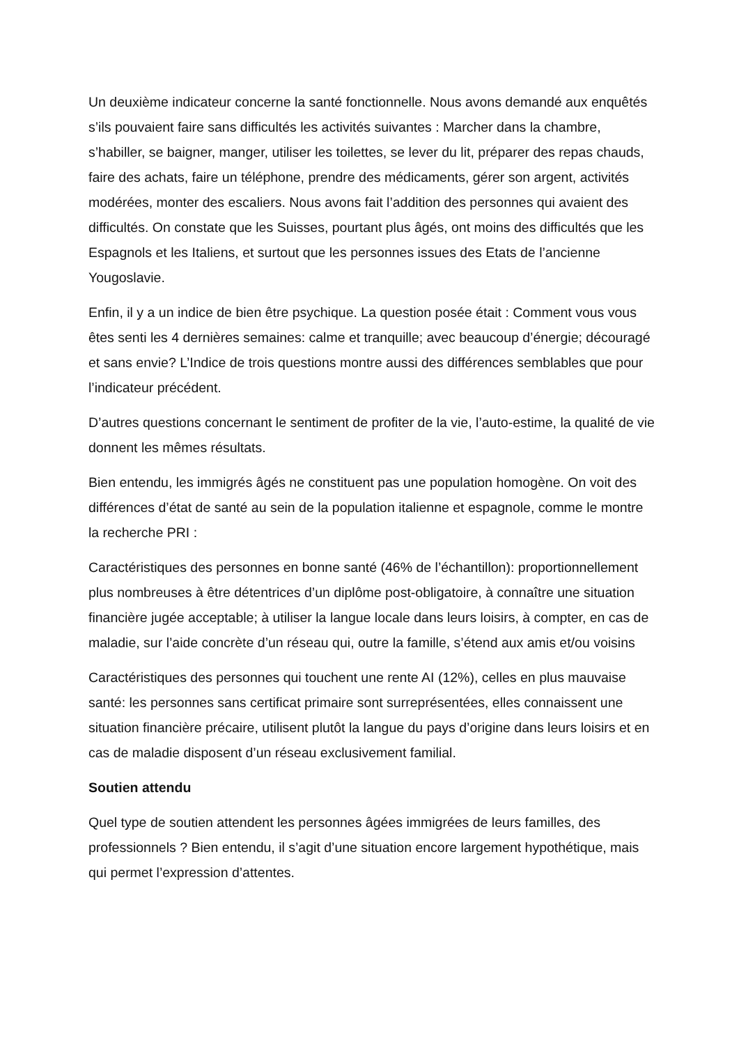Un deuxième indicateur concerne la santé fonctionnelle. Nous avons demandé aux enquêtés s’ils pouvaient faire sans difficultés les activités suivantes : Marcher dans la chambre, s’habiller, se baigner, manger, utiliser les toilettes, se lever du lit, préparer des repas chauds, faire des achats, faire un téléphone, prendre des médicaments, gérer son argent, activités modérées, monter des escaliers. Nous avons fait l’addition des personnes qui avaient des difficultés. On constate que les Suisses, pourtant plus âgés, ont moins des difficultés que les Espagnols et les Italiens, et surtout que les personnes issues des Etats de l’ancienne Yougoslavie.
Enfin, il y a un indice de bien être psychique. La question posée était : Comment vous vous êtes senti les 4 dernières semaines: calme et tranquille; avec beaucoup d’énergie; découragé et sans envie? L’Indice de trois questions montre aussi des différences semblables que pour l’indicateur précédent.
D’autres questions concernant le sentiment de profiter de la vie, l’auto-estime, la qualité de vie donnent les mêmes résultats.
Bien entendu, les immigrés âgés ne constituent pas une population homogène. On voit des différences d’état de santé au sein de la population italienne et espagnole, comme le montre la recherche PRI :
Caractéristiques des personnes en bonne santé (46% de l’échantillon): proportionnellement plus nombreuses à être détentrices d’un diplôme post-obligatoire, à connaître une situation financière jugée acceptable; à utiliser la langue locale dans leurs loisirs, à compter, en cas de maladie, sur l’aide concrète d’un réseau qui, outre la famille, s’étend aux amis et/ou voisins
Caractéristiques des personnes qui touchent une rente AI (12%), celles en plus mauvaise santé: les personnes sans certificat primaire sont surreprésentées, elles connaissent une situation financière précaire, utilisent plutôt la langue du pays d’origine dans leurs loisirs et en cas de maladie disposent d’un réseau exclusivement familial.
Soutien attendu
Quel type de soutien attendent les personnes âgées immigrées de leurs familles, des professionnels ? Bien entendu, il s’agit d’une situation encore largement hypothétique, mais qui permet l’expression d’attentes.